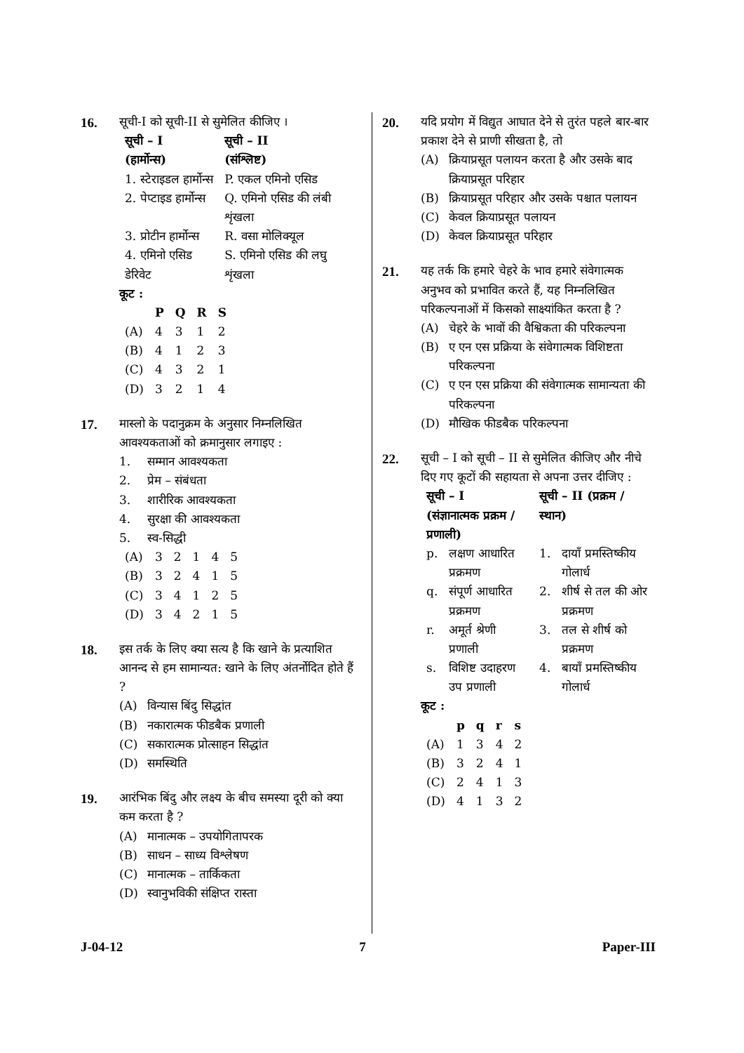16. सूची-I को सूची-II से सुमेलित कीजिए ।
| सूची – I (हार्मोन्स) | सूची – II (संश्लिष्ट) |
| --- | --- |
| 1. स्टेराइडल हार्मोन्स | P. एकल एमिनो एसिड |
| 2. पेप्टाइड हार्मोन्स | Q. एमिनो एसिड की लंबी शृंखला |
| 3. प्रोटीन हार्मोन्स | R. वसा मोलिक्यूल |
| 4. एमिनो एसिड डेरिवेट | S. एमिनो एसिड की लघु शृंखला |
कूट :
| | P | Q | R | S |
| --- | --- | --- | --- | --- |
| (A) | 4 | 3 | 1 | 2 |
| (B) | 4 | 1 | 2 | 3 |
| (C) | 4 | 3 | 2 | 1 |
| (D) | 3 | 2 | 1 | 4 |
17. मास्लो के पदानुक्रम के अनुसार निम्नलिखित आवश्यकताओं को क्रमानुसार लगाइए :
1. सम्मान आवश्यकता
2. प्रेम – संबंधता
3. शारीरिक आवश्यकता
4. सुरक्षा की आवश्यकता
5. स्व-सिद्धी
| (A) | 3 | 2 | 1 | 4 | 5 |
| (B) | 3 | 2 | 4 | 1 | 5 |
| (C) | 3 | 4 | 1 | 2 | 5 |
| (D) | 3 | 4 | 2 | 1 | 5 |
18. इस तर्क के लिए क्या सत्य है कि खाने के प्रत्याशित आनन्द से हम सामान्यत: खाने के लिए अंतर्नोदित होते हैं ?
(A) विन्यास बिंदु सिद्धांत
(B) नकारात्मक फीडबैक प्रणाली
(C) सकारात्मक प्रोत्साहन सिद्धांत
(D) समस्थिति
19. आरंभिक बिंदु और लक्ष्य के बीच समस्या दूरी को क्या कम करता है ?
(A) मानात्मक – उपयोगितापरक
(B) साधन – साध्य विश्लेषण
(C) मानात्मक – तार्किकता
(D) स्वानुभविकी संक्षिप्त रास्ता
20. यदि प्रयोग में विद्युत आघात देने से तुरंत पहले बार-बार प्रकाश देने से प्राणी सीखता है, तो
(A) क्रियाप्रसूत पलायन करता है और उसके बाद क्रियाप्रसूत परिहार
(B) क्रियाप्रसूत परिहार और उसके पश्चात पलायन
(C) केवल क्रियाप्रसूत पलायन
(D) केवल क्रियाप्रसूत परिहार
21. यह तर्क कि हमारे चेहरे के भाव हमारे संवेगात्मक अनुभव को प्रभावित करते हैं, यह निम्नलिखित परिकल्पनाओं में किसको साक्ष्यांकित करता है ?
(A) चेहरे के भावों की वैश्विकता की परिकल्पना
(B) ए एन एस प्रक्रिया के संवेगात्मक विशिष्टता परिकल्पना
(C) ए एन एस प्रक्रिया की संवेगात्मक सामान्यता की परिकल्पना
(D) मौखिक फीडबैक परिकल्पना
22. सूची – I को सूची – II से सुमेलित कीजिए और नीचे दिए गए कूटों की सहायता से अपना उत्तर दीजिए :
| सूची – I (संज्ञानात्मक प्रक्रम / प्रणाली) | | सूची – II (प्रक्रम / स्थान) | |
| --- | --- | --- | --- |
| p. | लक्षण आधारित प्रक्रमण | 1. | दायाँ प्रमस्तिष्कीय गोलार्ध |
| q. | संपूर्ण आधारित प्रक्रमण | 2. | शीर्ष से तल की ओर प्रक्रमण |
| r. | अमूर्त श्रेणी प्रणाली | 3. | तल से शीर्ष को प्रक्रमण |
| s. | विशिष्ट उदाहरण उप प्रणाली | 4. | बायाँ प्रमस्तिष्कीय गोलार्ध |
कूट :
| | p | q | r | s |
| --- | --- | --- | --- | --- |
| (A) | 1 | 3 | 4 | 2 |
| (B) | 3 | 2 | 4 | 1 |
| (C) | 2 | 4 | 1 | 3 |
| (D) | 4 | 1 | 3 | 2 |
J-04-12 7 Paper-III